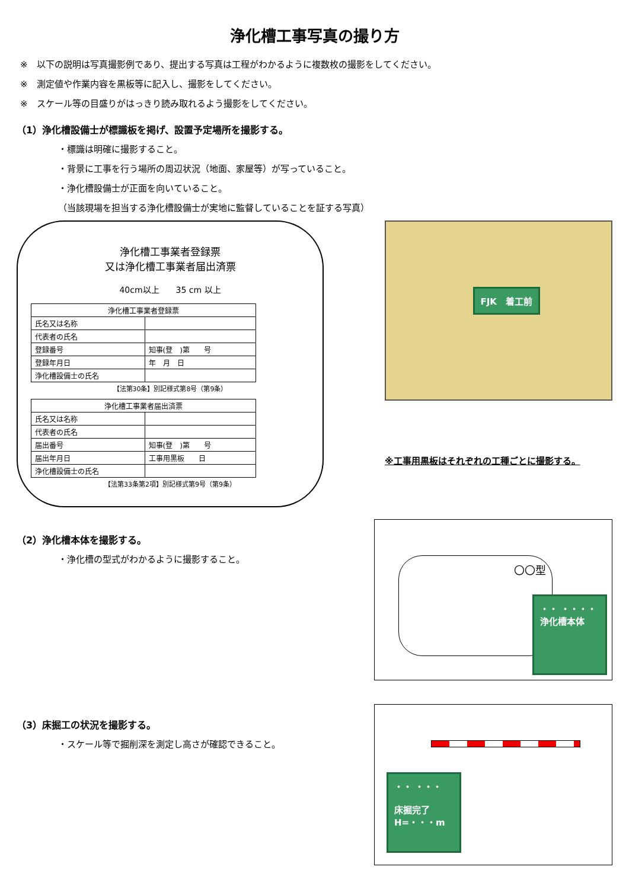浄化槽工事写真の撮り方
※　以下の説明は写真撮影例であり、提出する写真は工程がわかるように複数枚の撮影をしてください。
※　測定値や作業内容を黒板等に記入し、撮影をしてください。
※　スケール等の目盛りがはっきり読み取れるよう撮影をしてください。
（1）浄化槽設備士が標識板を掲げ、設置予定場所を撮影する。
・標識は明確に撮影すること。
・背景に工事を行う場所の周辺状況（地面、家屋等）が写っていること。
・浄化槽設備士が正面を向いていること。
（当該現場を担当する浄化槽設備士が実地に監督していることを証する写真）
浄化槽工事業者登録票
又は浄化槽工事業者届出済票
40cm以上　　35 cm 以上
| 浄化槽工事業者登録票 | |
| 氏名又は名称 | |
| 代表者の氏名 | |
| 登録番号 | 知事(登 )第 号 |
| 登録年月日 | 年 月 日 |
| 浄化槽設備士の氏名 | |
【法第30条】別記様式第8号（第9条）
| 浄化槽工事業者届出済票 | |
| 氏名又は名称 | |
| 代表者の氏名 | |
| 届出番号 | 知事(登 )第 号 |
| 届出年月日 | 工事用黒板 日 |
| 浄化槽設備士の氏名 | |
【法第33条第2項】別記様式第9号（第9条）
FJK　着工前
※工事用黒板はそれぞれの工種ごとに撮影する。
（2）浄化槽本体を撮影する。
・浄化槽の型式がわかるように撮影すること。
〇〇型
・・ ・・・・
浄化槽本体
（3）床掘工の状況を撮影する。
・スケール等で掘削深を測定し高さが確認できること。
・・ ・・・
床掘完了
H=・・・m